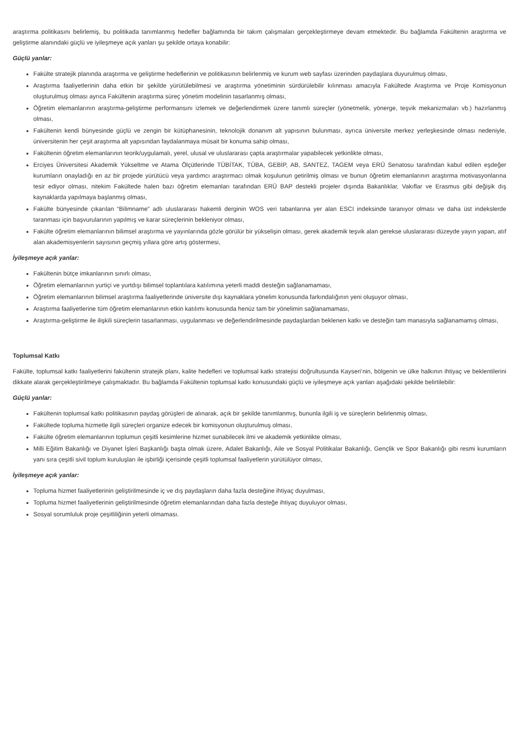araştırma politikasını belirlemiş, bu politikada tanımlanmış hedefler bağlamında bir takım çalışmaları gerçekleştirmeye devam etmektedir. Bu bağlamda Fakültenin araştırma ve geliştirme alanındaki güçlü ve iyileşmeye açık yanları şu şekilde ortaya konabilir:
Güçlü yanlar:
Fakülte stratejik planında araştırma ve geliştirme hedeflerinin ve politikasının belirlenmiş ve kurum web sayfası üzerinden paydaşlara duyurulmuş olması,
Araştırma faaliyetlerinin daha etkin bir şekilde yürütülebilmesi ve araştırma yönetiminin sürdürülebilir kılınması amacıyla Fakültede Araştırma ve Proje Komisyonun oluşturulmuş olması ayrıca Fakültenin araştırma süreç yönetim modelinin tasarlanmış olması,
Öğretim elemanlarının araştırma-geliştirme performansını izlemek ve değerlendirmek üzere tanımlı süreçler (yönetmelik, yönerge, teşvik mekanizmaları vb.) hazırlanmış olması,
Fakültenin kendi bünyesinde güçlü ve zengin bir kütüphanesinin, teknolojik donanım alt yapısının bulunması, ayrıca üniversite merkez yerleşkesinde olması nedeniyle, üniversitenin her çeşit araştırma alt yapısından faydalanmaya müsait bir konuma sahip olması,
Fakültenin öğretim elemanlarının teorik/uygulamalı, yerel, ulusal ve uluslararası çapta araştırmalar yapabilecek yetkinlikte olması,
Erciyes Üniversitesi Akademik Yükseltme ve Atama Ölçütlerinde TÜBİTAK, TÜBA, GEBİP, AB, SANTEZ, TAGEM veya ERÜ Senatosu tarafından kabul edilen eşdeğer kurumların onayladığı en az bir projede yürütücü veya yardımcı araştırmacı olmak koşulunun getirilmiş olması ve bunun öğretim elemanlarının araştırma motivasyonlarına tesir ediyor olması, nitekim Fakültede halen bazı öğretim elemanları tarafından ERÜ BAP destekli projeler dışında Bakanlıklar, Vakıflar ve Erasmus gibi değişik dış kaynaklarda yapılmaya başlanmış olması,
Fakülte bünyesinde çıkarılan “Bilimname” adlı uluslararası hakemli derginin WOS veri tabanlarına yer alan ESCI indeksinde taranıyor olması ve daha üst indekslerde taranması için başvurularının yapılmış ve karar süreçlerinin bekleniyor olması,
Fakülte öğretim elemanlarının bilimsel araştırma ve yayınlarında gözle görülür bir yükselişin olması, gerek akademik teşvik alan gerekse uluslararası düzeyde yayın yapan, atıf alan akademisyenlerin sayısının geçmiş yıllara göre artış göstermesi,
İyileşmeye açık yanlar:
Fakültenin bütçe imkanlarının sınırlı olması,
Öğretim elemanlarının yurtiçi ve yurtdışı bilimsel toplantılara katılımına yeterli maddi desteğin sağlanamaması,
Öğretim elemanlarının bilimsel araştırma faaliyetlerinde üniversite dışı kaynaklara yönelim konusunda farkındalığının yeni oluşuyor olması,
Araştırma faaliyetlerine tüm öğretim elemanlarının etkin katılımı konusunda henüz tam bir yönelimin sağlanamaması,
Araştırma-geliştirme ile ilişkili süreçlerin tasarlanması, uygulanması ve değerlendirilmesinde paydaşlardan beklenen katkı ve desteğin tam manasıyla sağlanamamış olması,
Toplumsal Katkı
Fakülte, toplumsal katkı faaliyetlerini fakültenin stratejik planı, kalite hedefleri ve toplumsal katkı stratejisi doğrultusunda Kayseri’nin, bölgenin ve ülke halkının ihtiyaç ve beklentilerini dikkate alarak gerçekleştirilmeye çalışmaktadır. Bu bağlamda Fakültenin toplumsal katkı konusundaki güçlü ve iyileşmeye açık yanları aşağıdaki şekilde belirtilebilir:
Güçlü yanlar:
Fakültenin toplumsal katkı politikasının paydaş görüşleri de alınarak, açık bir şekilde tanımlanmış, bununla ilgili iş ve süreçlerin belirlenmiş olması,
Fakültede topluma hizmetle ilgili süreçleri organize edecek bir komisyonun oluşturulmuş olması,
Fakülte öğretim elemanlarının toplumun çeşitli kesimlerine hizmet sunabilecek ilmi ve akademik yetkinlikte olması,
Milli Eğitim Bakanlığı ve Diyanet İşleri Başkanlığı başta olmak üzere, Adalet Bakanlığı, Aile ve Sosyal Politikalar Bakanlığı, Gençlik ve Spor Bakanlığı gibi resmi kurumların yanı sıra çeşitli sivil toplum kuruluşları ile işbirliği içerisinde çeşitli toplumsal faaliyetlerin yürütülüyor olması,
İyileşmeye açık yanlar:
Topluma hizmet faaliyetlerinin geliştirilmesinde iç ve dış paydaşların daha fazla desteğine ihtiyaç duyulması,
Topluma hizmet faaliyetlerinin geliştirilmesinde öğretim elemanlarından daha fazla desteğe ihtiyaç duyuluyor olması,
Sosyal sorumluluk proje çeşitliliğinin yeterli olmaması.